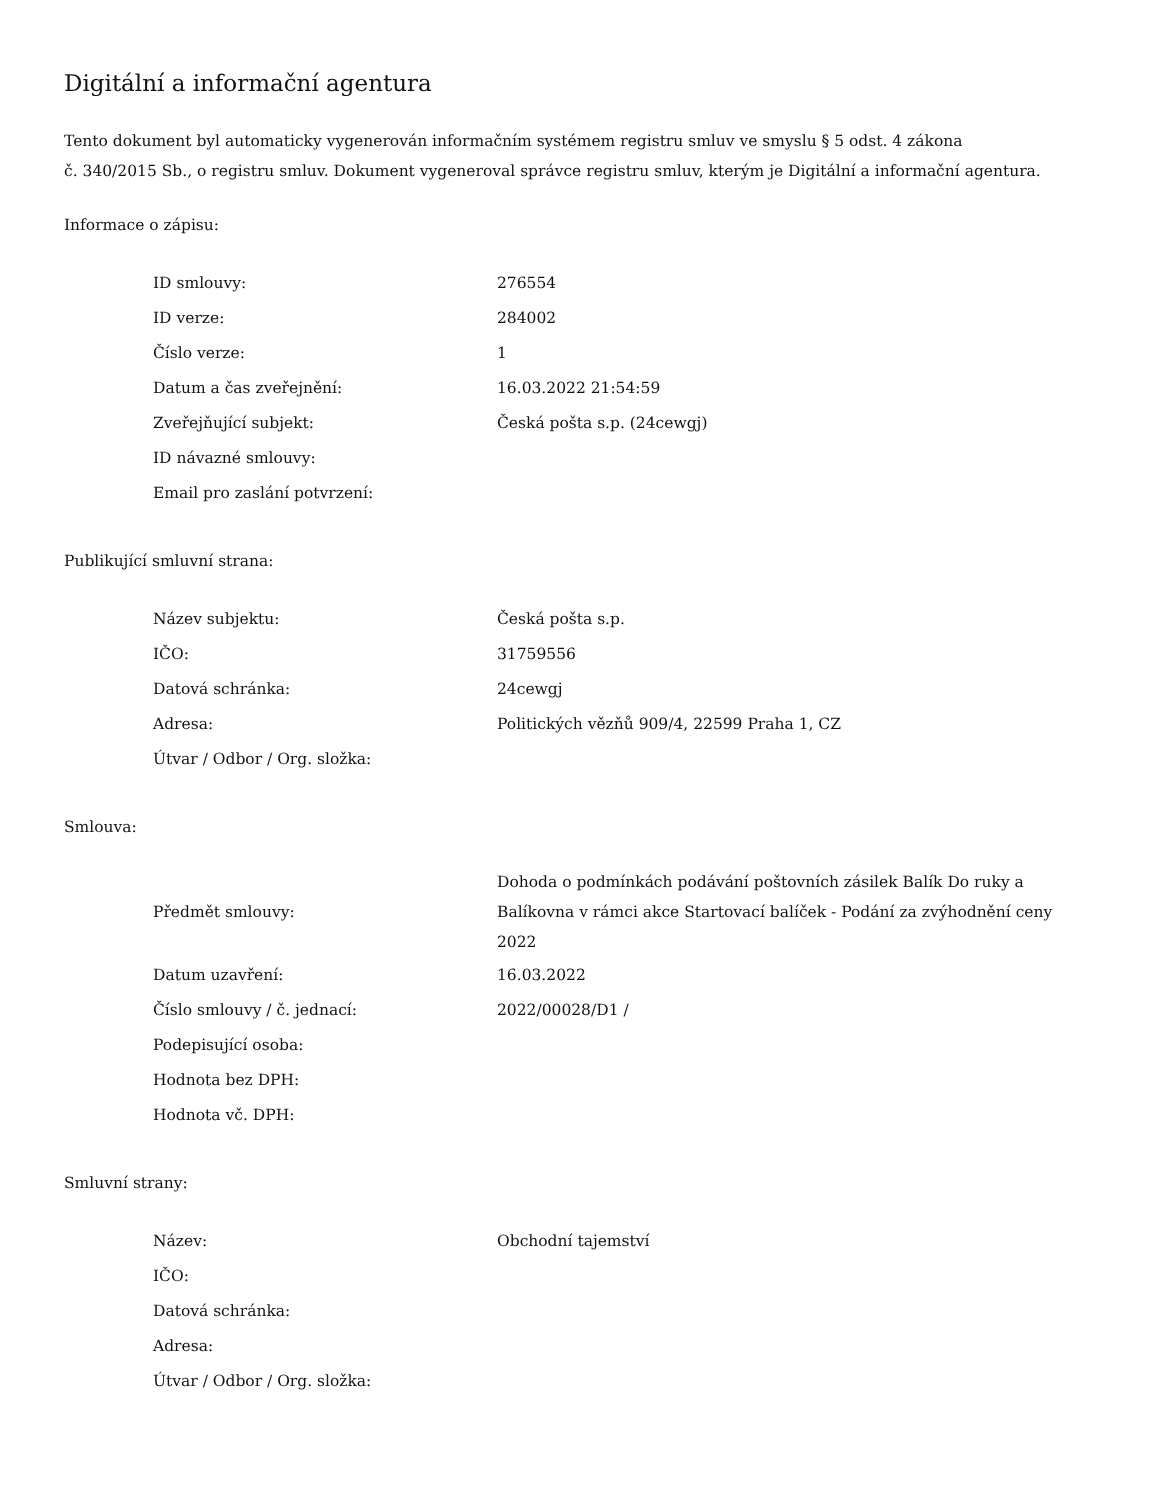Digitální a informační agentura
Tento dokument byl automaticky vygenerován informačním systémem registru smluv ve smyslu § 5 odst. 4 zákona
č. 340/2015 Sb., o registru smluv. Dokument vygeneroval správce registru smluv, kterým je Digitální a informační agentura.
Informace o zápisu:
| ID smlouvy: | 276554 |
| ID verze: | 284002 |
| Číslo verze: | 1 |
| Datum a čas zveřejnění: | 16.03.2022 21:54:59 |
| Zveřejňující subjekt: | Česká pošta s.p. (24cewgj) |
| ID návazné smlouvy: | |
| Email pro zaslání potvrzení: | |
Publikující smluvní strana:
| Název subjektu: | Česká pošta s.p. |
| IČO: | 31759556 |
| Datová schránka: | 24cewgj |
| Adresa: | Politických vězňů 909/4, 22599 Praha 1, CZ |
| Útvar / Odbor / Org. složka: | |
Smlouva:
| Předmět smlouvy: | Dohoda o podmínkách podávání poštovních zásilek Balík Do ruky a Balíkovna v rámci akce Startovací balíček - Podání za zvýhodnění ceny 2022 |
| Datum uzavření: | 16.03.2022 |
| Číslo smlouvy / č. jednací: | 2022/00028/D1 / |
| Podepisující osoba: | |
| Hodnota bez DPH: | |
| Hodnota vč. DPH: | |
Smluvní strany:
| Název: | Obchodní tajemství |
| IČO: | |
| Datová schránka: | |
| Adresa: | |
| Útvar / Odbor / Org. složka: | |